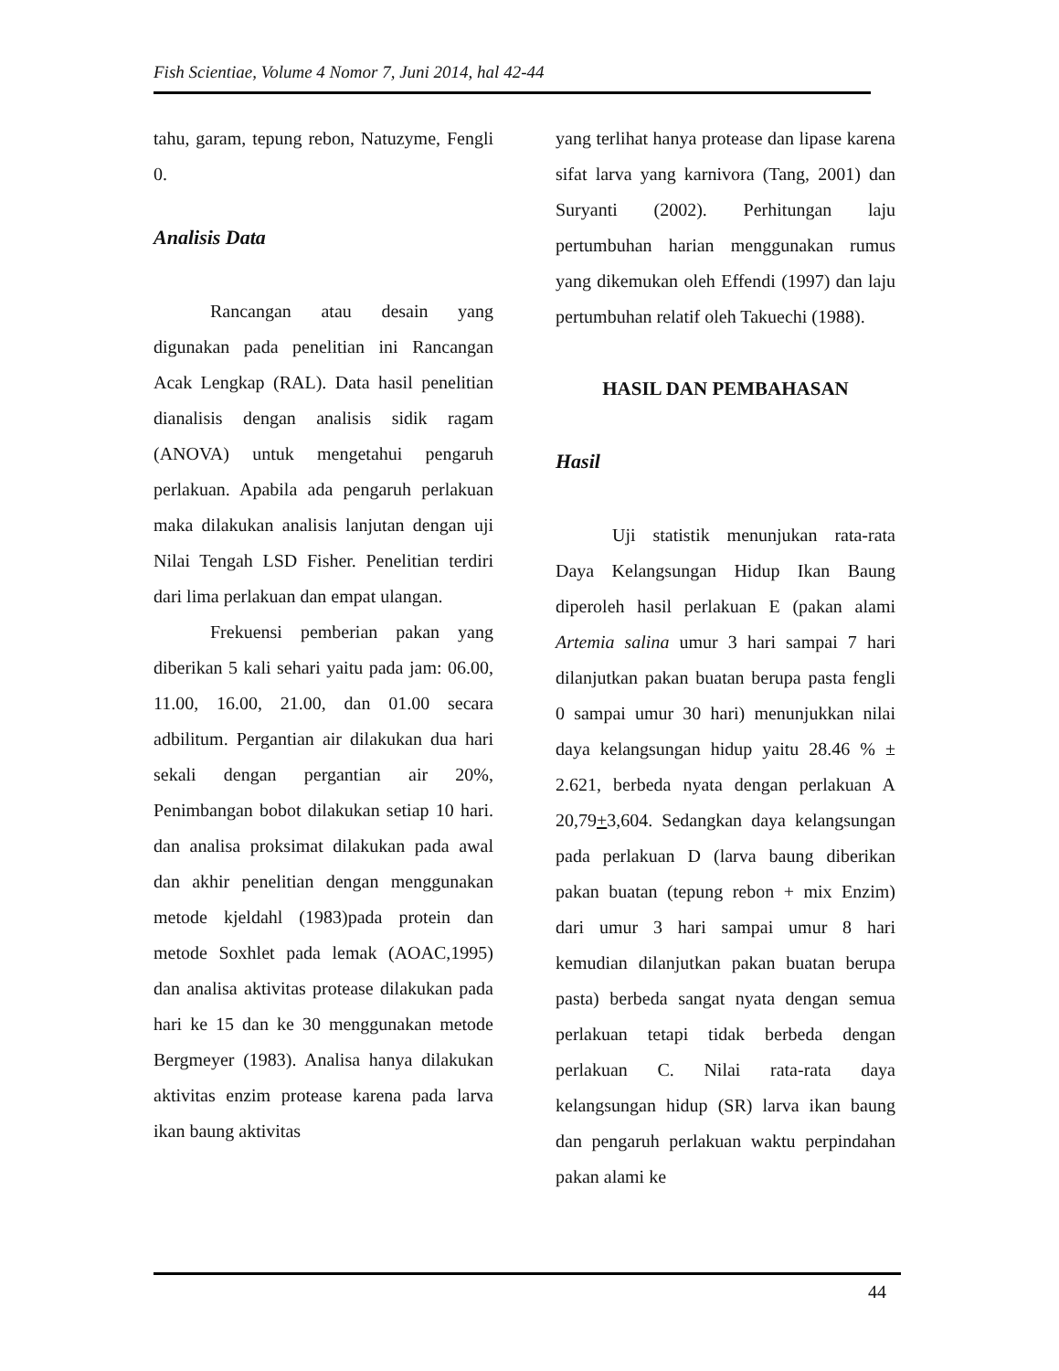Fish Scientiae, Volume 4 Nomor 7, Juni 2014, hal 42-44
tahu, garam, tepung rebon, Natuzyme, Fengli 0.
Analisis Data
Rancangan atau desain yang digunakan pada penelitian ini Rancangan Acak Lengkap (RAL). Data hasil penelitian dianalisis dengan analisis sidik ragam (ANOVA) untuk mengetahui pengaruh perlakuan. Apabila ada pengaruh perlakuan maka dilakukan analisis lanjutan dengan uji Nilai Tengah LSD Fisher. Penelitian terdiri dari lima perlakuan dan empat ulangan.
Frekuensi pemberian pakan yang diberikan 5 kali sehari yaitu pada jam: 06.00, 11.00, 16.00, 21.00, dan 01.00 secara adbilitum. Pergantian air dilakukan dua hari sekali dengan pergantian air 20%, Penimbangan bobot dilakukan setiap 10 hari. dan analisa proksimat dilakukan pada awal dan akhir penelitian dengan menggunakan metode kjeldahl (1983)pada protein dan metode Soxhlet pada lemak (AOAC,1995) dan analisa aktivitas protease dilakukan pada hari ke 15 dan ke 30 menggunakan metode Bergmeyer (1983). Analisa hanya dilakukan aktivitas enzim protease karena pada larva ikan baung aktivitas
yang terlihat hanya protease dan lipase karena sifat larva yang karnivora (Tang, 2001) dan Suryanti (2002). Perhitungan laju pertumbuhan harian menggunakan rumus yang dikemukan oleh Effendi (1997) dan laju pertumbuhan relatif oleh Takuechi (1988).
HASIL DAN PEMBAHASAN
Hasil
Uji statistik menunjukan rata-rata Daya Kelangsungan Hidup Ikan Baung diperoleh hasil perlakuan E (pakan alami Artemia salina umur 3 hari sampai 7 hari dilanjutkan pakan buatan berupa pasta fengli 0 sampai umur 30 hari) menunjukkan nilai daya kelangsungan hidup yaitu 28.46 % ± 2.621, berbeda nyata dengan perlakuan A 20,79+3,604. Sedangkan daya kelangsungan pada perlakuan D (larva baung diberikan pakan buatan (tepung rebon + mix Enzim) dari umur 3 hari sampai umur 8 hari kemudian dilanjutkan pakan buatan berupa pasta) berbeda sangat nyata dengan semua perlakuan tetapi tidak berbeda dengan perlakuan C. Nilai rata-rata daya kelangsungan hidup (SR) larva ikan baung dan pengaruh perlakuan waktu perpindahan pakan alami ke
44